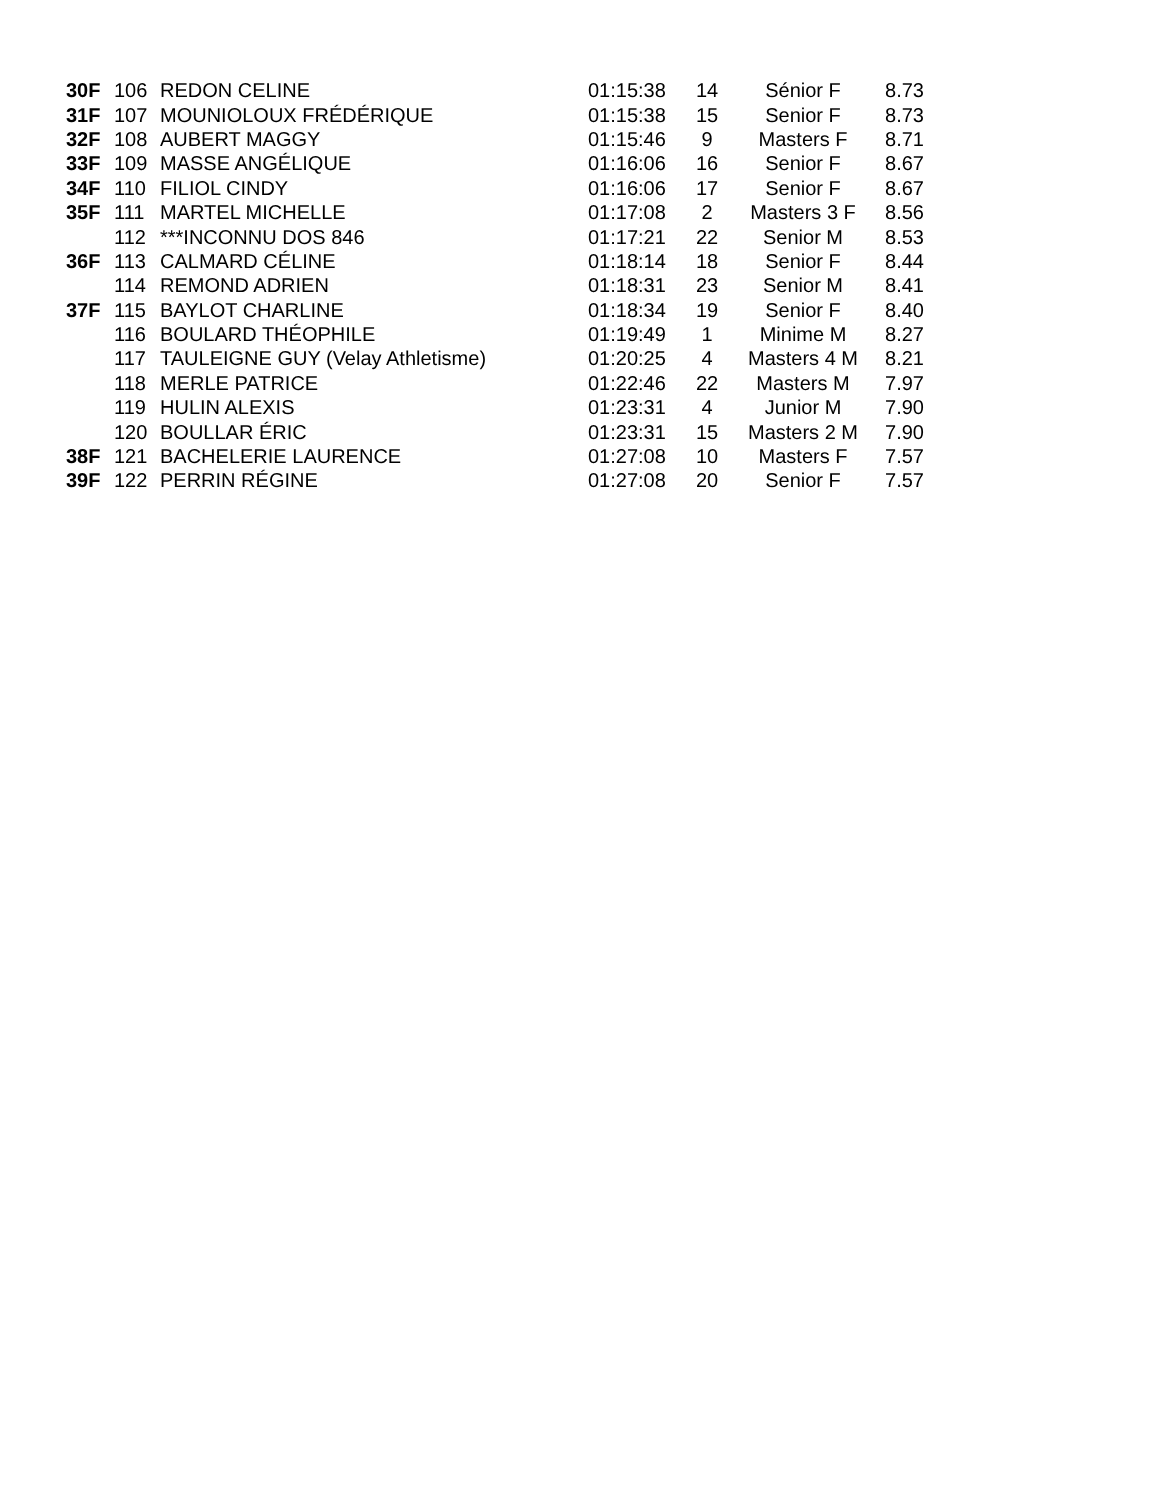| 30F | 106 | REDON CELINE | 01:15:38 | 14 | Sénior F | 8.73 |
| 31F | 107 | MOUNIOLOUX FRÉDÉRIQUE | 01:15:38 | 15 | Senior F | 8.73 |
| 32F | 108 | AUBERT MAGGY | 01:15:46 | 9 | Masters F | 8.71 |
| 33F | 109 | MASSE ANGÉLIQUE | 01:16:06 | 16 | Senior F | 8.67 |
| 34F | 110 | FILIOL CINDY | 01:16:06 | 17 | Senior F | 8.67 |
| 35F | 111 | MARTEL MICHELLE | 01:17:08 | 2 | Masters 3 F | 8.56 |
| | 112 | ***INCONNU DOS 846 | 01:17:21 | 22 | Senior M | 8.53 |
| 36F | 113 | CALMARD CÉLINE | 01:18:14 | 18 | Senior F | 8.44 |
| | 114 | REMOND ADRIEN | 01:18:31 | 23 | Senior M | 8.41 |
| 37F | 115 | BAYLOT CHARLINE | 01:18:34 | 19 | Senior F | 8.40 |
| | 116 | BOULARD THÉOPHILE | 01:19:49 | 1 | Minime M | 8.27 |
| | 117 | TAULEIGNE GUY (Velay Athletisme) | 01:20:25 | 4 | Masters 4 M | 8.21 |
| | 118 | MERLE PATRICE | 01:22:46 | 22 | Masters M | 7.97 |
| | 119 | HULIN ALEXIS | 01:23:31 | 4 | Junior M | 7.90 |
| | 120 | BOULLAR ÉRIC | 01:23:31 | 15 | Masters 2 M | 7.90 |
| 38F | 121 | BACHELERIE LAURENCE | 01:27:08 | 10 | Masters F | 7.57 |
| 39F | 122 | PERRIN RÉGINE | 01:27:08 | 20 | Senior F | 7.57 |